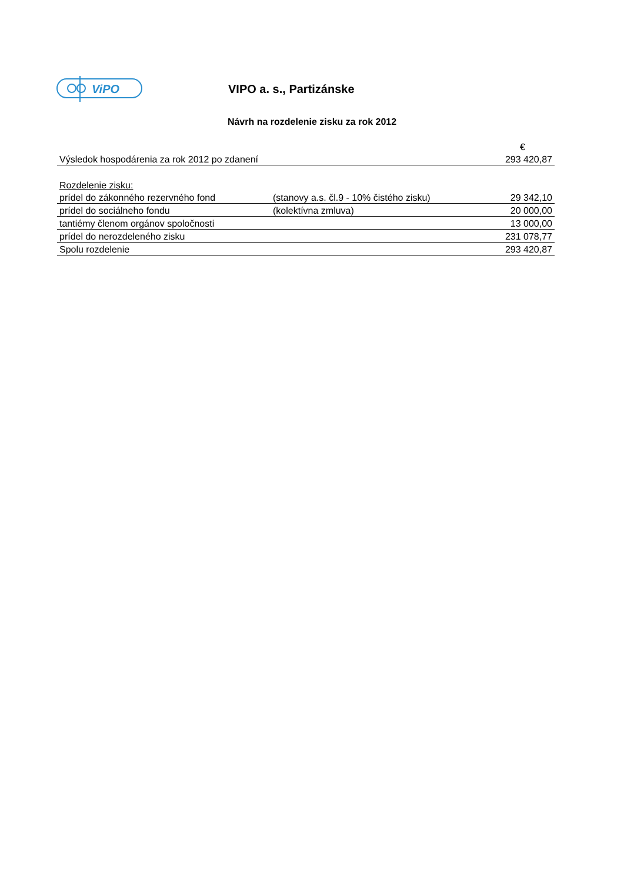ViPO
VIPO a. s., Partizánske
Návrh na rozdelenie zisku za rok 2012
| | | € |
| Výsledok hospodárenia za rok 2012 po zdanení | | 293 420,87 |
| Rozdelenie zisku: | | |
| prídel do zákonného rezervného fond | (stanovy a.s. čl.9 - 10% čistého zisku) | 29 342,10 |
| prídel do sociálneho fondu | (kolektívna zmluva) | 20 000,00 |
| tantiémy členom orgánov spoločnosti | | 13 000,00 |
| prídel do nerozdeleného zisku | | 231 078,77 |
| Spolu rozdelenie | | 293 420,87 |